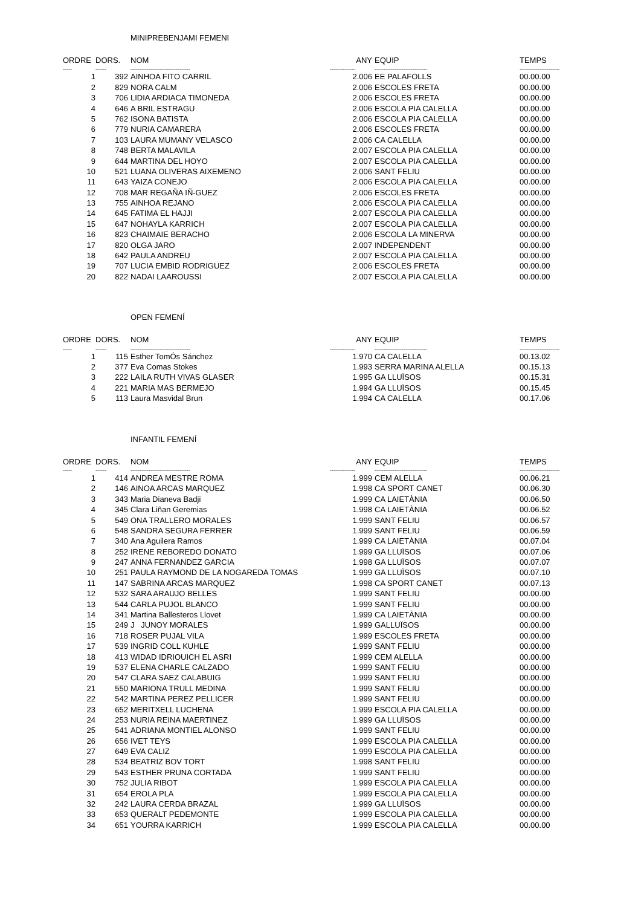MINIPREBENJAMI FEMENI
| ORDRE | DORS. | NOM | ANY | EQUIP | TEMPS |
| --- | --- | --- | --- | --- | --- |
| ----- | ------ | --------------------------------- | -------------- | ----------------------------- | ---------------------- |
| 1 | 392 | AINHOA FITO CARRIL | 2.006 | EE PALAFOLLS | 00.00.00 |
| 2 | 829 | NORA CALM | 2.006 | ESCOLES FRETA | 00.00.00 |
| 3 | 706 | LIDIA ARDIACA TIMONEDA | 2.006 | ESCOLES FRETA | 00.00.00 |
| 4 | 646 | A BRIL ESTRAGU | 2.006 | ESCOLA PIA CALELLA | 00.00.00 |
| 5 | 762 | ISONA BATISTA | 2.006 | ESCOLA PIA CALELLA | 00.00.00 |
| 6 | 779 | NURIA CAMARERA | 2.006 | ESCOLES FRETA | 00.00.00 |
| 7 | 103 | LAURA MUMANY VELASCO | 2.006 | CA CALELLA | 00.00.00 |
| 8 | 748 | BERTA MALAVILA | 2.007 | ESCOLA PIA CALELLA | 00.00.00 |
| 9 | 644 | MARTINA DEL HOYO | 2.007 | ESCOLA PIA CALELLA | 00.00.00 |
| 10 | 521 | LUANA OLIVERAS AIXEMENO | 2.006 | SANT FELIU | 00.00.00 |
| 11 | 643 | YAIZA CONEJO | 2.006 | ESCOLA PIA CALELLA | 00.00.00 |
| 12 | 708 | MAR REGAÑA IÑ-GUEZ | 2.006 | ESCOLES FRETA | 00.00.00 |
| 13 | 755 | AINHOA REJANO | 2.006 | ESCOLA PIA CALELLA | 00.00.00 |
| 14 | 645 | FATIMA EL HAJJI | 2.007 | ESCOLA PIA CALELLA | 00.00.00 |
| 15 | 647 | NOHAYLA KARRICH | 2.007 | ESCOLA PIA CALELLA | 00.00.00 |
| 16 | 823 | CHAIMAIE BERACHO | 2.006 | ESCOLA LA MINERVA | 00.00.00 |
| 17 | 820 | OLGA JARO | 2.007 | INDEPENDENT | 00.00.00 |
| 18 | 642 | PAULA ANDREU | 2.007 | ESCOLA PIA CALELLA | 00.00.00 |
| 19 | 707 | LUCIA EMBID RODRIGUEZ | 2.006 | ESCOLES FRETA | 00.00.00 |
| 20 | 822 | NADAI LAAROUSSI | 2.007 | ESCOLA PIA CALELLA | 00.00.00 |
OPEN FEMENÍ
| ORDRE | DORS. | NOM | ANY | EQUIP | TEMPS |
| --- | --- | --- | --- | --- | --- |
| ----- | ------ | --------------------------------- | -------------- | ----------------------------- | ---------------------- |
| 1 | 115 | Esther TomÓs Sánchez | 1.970 | CA CALELLA | 00.13.02 |
| 2 | 377 | Eva Comas Stokes | 1.993 | SERRA MARINA ALELLA | 00.15.13 |
| 3 | 222 | LAILA RUTH VIVAS GLASER | 1.995 | GA LLUÏSOS | 00.15.31 |
| 4 | 221 | MARIA MAS BERMEJO | 1.994 | GA LLUÏSOS | 00.15.45 |
| 5 | 113 | Laura Masvidal Brun | 1.994 | CA CALELLA | 00.17.06 |
INFANTIL FEMENÍ
| ORDRE | DORS. | NOM | ANY | EQUIP | TEMPS |
| --- | --- | --- | --- | --- | --- |
| ----- | ------ | --------------------------------- | -------------- | ----------------------------- | ---------------------- |
| 1 | 414 | ANDREA MESTRE ROMA | 1.999 | CEM ALELLA | 00.06.21 |
| 2 | 146 | AINOA ARCAS MARQUEZ | 1.998 | CA SPORT CANET | 00.06.30 |
| 3 | 343 | Maria Dianeva Badji | 1.999 | CA LAIETÀNIA | 00.06.50 |
| 4 | 345 | Clara Liñan Geremias | 1.998 | CA LAIETÀNIA | 00.06.52 |
| 5 | 549 | ONA TRALLERO MORALES | 1.999 | SANT FELIU | 00.06.57 |
| 6 | 548 | SANDRA SEGURA FERRER | 1.999 | SANT FELIU | 00.06.59 |
| 7 | 340 | Ana Aguilera Ramos | 1.999 | CA LAIETÀNIA | 00.07.04 |
| 8 | 252 | IRENE REBOREDO DONATO | 1.999 | GA LLUÏSOS | 00.07.06 |
| 9 | 247 | ANNA FERNANDEZ GARCIA | 1.998 | GA LLUÏSOS | 00.07.07 |
| 10 | 251 | PAULA RAYMOND DE LA NOGAREDA TOMAS | 1.999 | GA LLUÏSOS | 00.07.10 |
| 11 | 147 | SABRINA ARCAS MARQUEZ | 1.998 | CA SPORT CANET | 00.07.13 |
| 12 | 532 | SARA ARAUJO BELLES | 1.999 | SANT FELIU | 00.00.00 |
| 13 | 544 | CARLA PUJOL BLANCO | 1.999 | SANT FELIU | 00.00.00 |
| 14 | 341 | Martina Ballesteros Llovet | 1.999 | CA LAIETÀNIA | 00.00.00 |
| 15 | 249 | J JUNOY MORALES | 1.999 | GALLUÏSOS | 00.00.00 |
| 16 | 718 | ROSER PUJAL VILA | 1.999 | ESCOLES FRETA | 00.00.00 |
| 17 | 539 | INGRID COLL KUHLE | 1.999 | SANT FELIU | 00.00.00 |
| 18 | 413 | WIDAD IDRIOUICH EL ASRI | 1.999 | CEM ALELLA | 00.00.00 |
| 19 | 537 | ELENA CHARLE CALZADO | 1.999 | SANT FELIU | 00.00.00 |
| 20 | 547 | CLARA SAEZ CALABUIG | 1.999 | SANT FELIU | 00.00.00 |
| 21 | 550 | MARIONA TRULL MEDINA | 1.999 | SANT FELIU | 00.00.00 |
| 22 | 542 | MARTINA PEREZ PELLICER | 1.999 | SANT FELIU | 00.00.00 |
| 23 | 652 | MERITXELL LUCHENA | 1.999 | ESCOLA PIA CALELLA | 00.00.00 |
| 24 | 253 | NURIA REINA MAERTINEZ | 1.999 | GA LLUÏSOS | 00.00.00 |
| 25 | 541 | ADRIANA MONTIEL ALONSO | 1.999 | SANT FELIU | 00.00.00 |
| 26 | 656 | IVET TEYS | 1.999 | ESCOLA PIA CALELLA | 00.00.00 |
| 27 | 649 | EVA CALIZ | 1.999 | ESCOLA PIA CALELLA | 00.00.00 |
| 28 | 534 | BEATRIZ BOV TORT | 1.998 | SANT FELIU | 00.00.00 |
| 29 | 543 | ESTHER PRUNA CORTADA | 1.999 | SANT FELIU | 00.00.00 |
| 30 | 752 | JULIA RIBOT | 1.999 | ESCOLA PIA CALELLA | 00.00.00 |
| 31 | 654 | EROLA PLA | 1.999 | ESCOLA PIA CALELLA | 00.00.00 |
| 32 | 242 | LAURA CERDA BRAZAL | 1.999 | GA LLUÏSOS | 00.00.00 |
| 33 | 653 | QUERALT PEDEMONTE | 1.999 | ESCOLA PIA CALELLA | 00.00.00 |
| 34 | 651 | YOURRA KARRICH | 1.999 | ESCOLA PIA CALELLA | 00.00.00 |